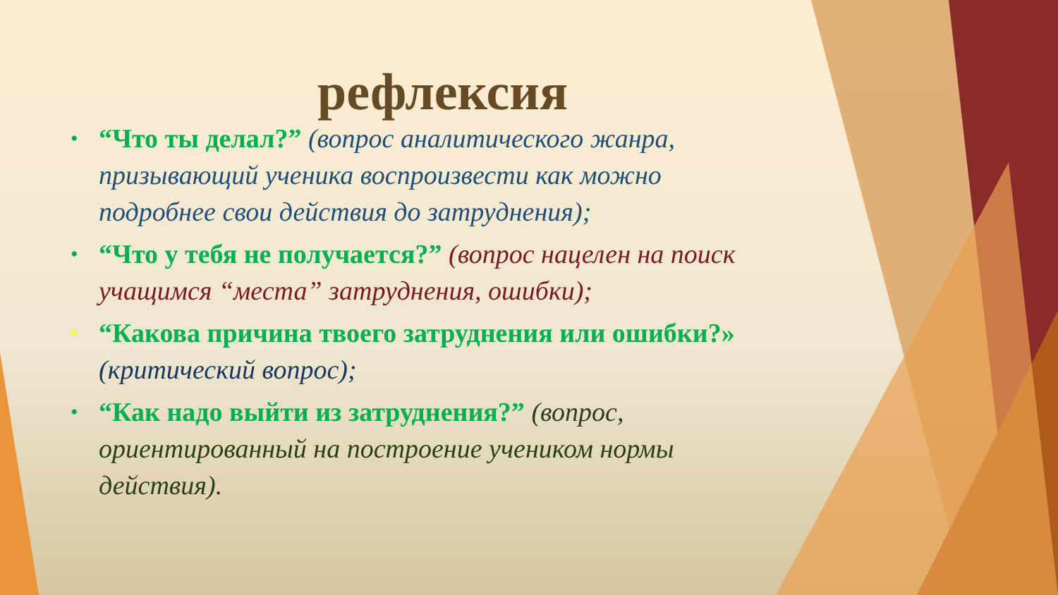рефлексия
• “Что ты делал?” (вопрос аналитического жанра, призывающий ученика воспроизвести как можно подробнее свои действия до затруднения);
• “Что у тебя не получается?” (вопрос нацелен на поиск учащимся “места” затруднения, ошибки);
• “Какова причина твоего затруднения или ошибки?» (критический вопрос);
• “Как надо выйти из затруднения?” (вопрос, ориентированный на построение учеником нормы действия).